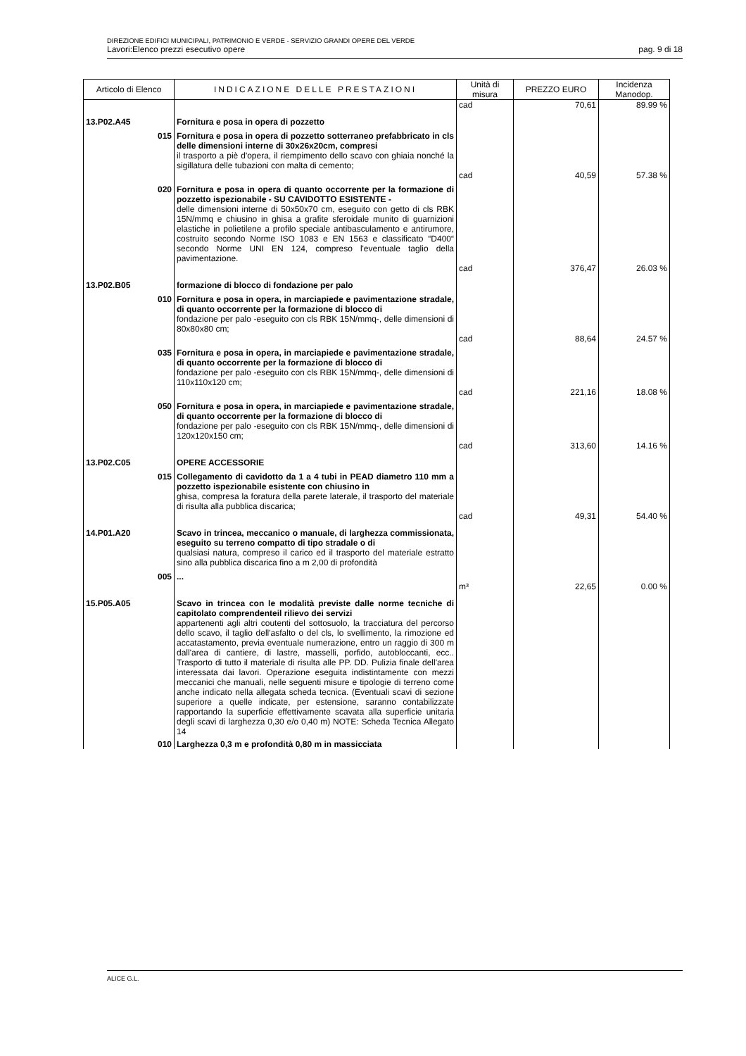DIREZIONE EDIFICI MUNICIPALI, PATRIMONIO E VERDE - SERVIZIO GRANDI OPERE DEL VERDE
Lavori:Elenco prezzi esecutivo opere pag. 9 di 18
| Articolo di Elenco | INDICAZIONE DELLE PRESTAZIONI | Unità di misura | PREZZO EURO | Incidenza Manodop. |
| --- | --- | --- | --- | --- |
| | | cad | 70,61 | 89.99 % |
| 13.P02.A45 | Fornitura e posa in opera di pozzetto | | | |
| 015 | Fornitura e posa in opera di pozzetto sotterraneo prefabbricato in cls delle dimensioni interne di 30x26x20cm, compresi il trasporto a piè d'opera, il riempimento dello scavo con ghiaia nonché la sigillatura delle tubazioni con malta di cemento; | | | |
| | | cad | 40,59 | 57.38 % |
| 020 | Fornitura e posa in opera di quanto occorrente per la formazione di pozzetto ispezionabile - SU CAVIDOTTO ESISTENTE - delle dimensioni interne di 50x50x70 cm, eseguito con getto di cls RBK 15N/mmq e chiusino in ghisa a grafite sferoidale munito di guarnizioni elastiche in polietilene a profilo speciale antibasculamento e antirumore, costruito secondo Norme ISO 1083 e EN 1563 e classificato “D400“ secondo Norme UNI EN 124, compreso l'eventuale taglio della pavimentazione. | | | |
| | | cad | 376,47 | 26.03 % |
| 13.P02.B05 | formazione di blocco di fondazione per palo | | | |
| 010 | Fornitura e posa in opera, in marciapiede e pavimentazione stradale, di quanto occorrente per la formazione di blocco di fondazione per palo -eseguito con cls RBK 15N/mmq-, delle dimensioni di 80x80x80 cm; | | | |
| | | cad | 88,64 | 24.57 % |
| 035 | Fornitura e posa in opera, in marciapiede e pavimentazione stradale, di quanto occorrente per la formazione di blocco di fondazione per palo -eseguito con cls RBK 15N/mmq-, delle dimensioni di 110x110x120 cm; | | | |
| | | cad | 221,16 | 18.08 % |
| 050 | Fornitura e posa in opera, in marciapiede e pavimentazione stradale, di quanto occorrente per la formazione di blocco di fondazione per palo -eseguito con cls RBK 15N/mmq-, delle dimensioni di 120x120x150 cm; | | | |
| | | cad | 313,60 | 14.16 % |
| 13.P02.C05 | OPERE ACCESSORIE | | | |
| 015 | Collegamento di cavidotto da 1 a 4 tubi in PEAD diametro 110 mm a pozzetto ispezionabile esistente con chiusino in ghisa, compresa la foratura della parete laterale, il trasporto del materiale di risulta alla pubblica discarica; | | | |
| | | cad | 49,31 | 54.40 % |
| 14.P01.A20 | Scavo in trincea, meccanico o manuale, di larghezza commissionata, eseguito su terreno compatto di tipo stradale o di qualsiasi natura, compreso il carico ed il trasporto del materiale estratto sino alla pubblica discarica fino a m 2,00 di profondità | | | |
| 005 | ... | | | |
| | | m³ | 22,65 | 0.00 % |
| 15.P05.A05 | Scavo in trincea con le modalità previste dalle norme tecniche di capitolato comprendenteil rilievo dei servizi appartenenti agli altri coutenti del sottosuolo, la tracciatura del percorso dello scavo, il taglio dell'asfalto o del cls, lo svellimento, la rimozione ed accatastamento, previa eventuale numerazione, entro un raggio di 300 m dall'area di cantiere, di lastre, masselli, porfido, autobloccanti, ecc.. Trasporto di tutto il materiale di risulta alle PP. DD. Pulizia finale dell'area interessata dai lavori. Operazione eseguita indistintamente con mezzi meccanici che manuali, nelle seguenti misure e tipologie di terreno come anche indicato nella allegata scheda tecnica. (Eventuali scavi di sezione superiore a quelle indicate, per estensione, saranno contabilizzate rapportando la superficie effettivamente scavata alla superficie unitaria degli scavi di larghezza 0,30 e/o 0,40 m) NOTE: Scheda Tecnica Allegato 14 | | | |
| 010 | Larghezza 0,3 m e profondità 0,80 m in massicciata | | | |
ALICE G.L.